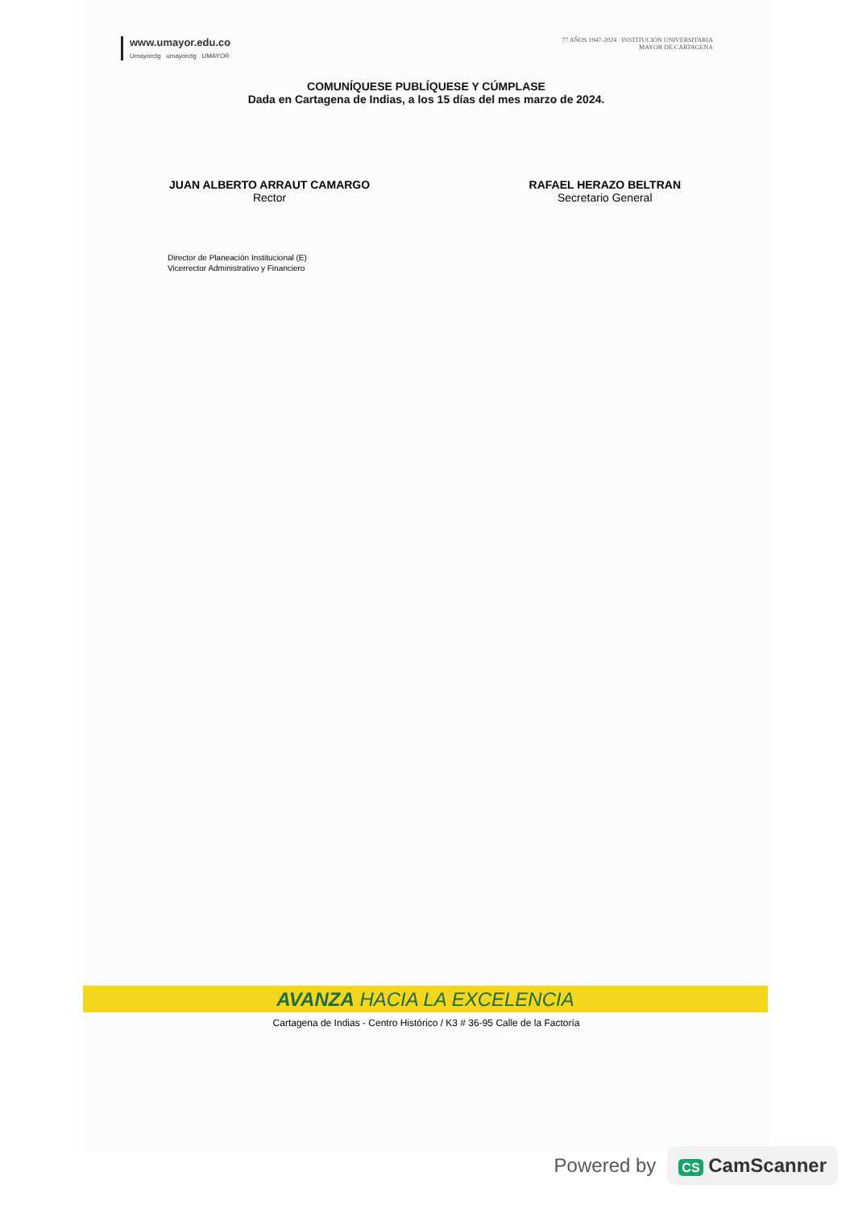www.umayor.edu.co
Umayorctg umayorctg UMAYOR
77 AÑOS 1947-2024 INSTITUCIÓN UNIVERSITARIA
MAYOR DE CARTAGENA
COMUNÍQUESE PUBLÍQUESE Y CÚMPLASE
Dada en Cartagena de Indias, a los 15 días del mes marzo de 2024.
JUAN ALBERTO ARRAUT CAMARGO
Rector
RAFAEL HERAZO BELTRAN
Secretario General
Director de Planeación Institucional (E)
Vicerrector Administrativo y Financiero
AVANZA HACIA LA EXCELENCIA
Cartagena de Indias - Centro Histórico / K3 # 36-95 Calle de la Factoría
Powered by
CS CamScanner